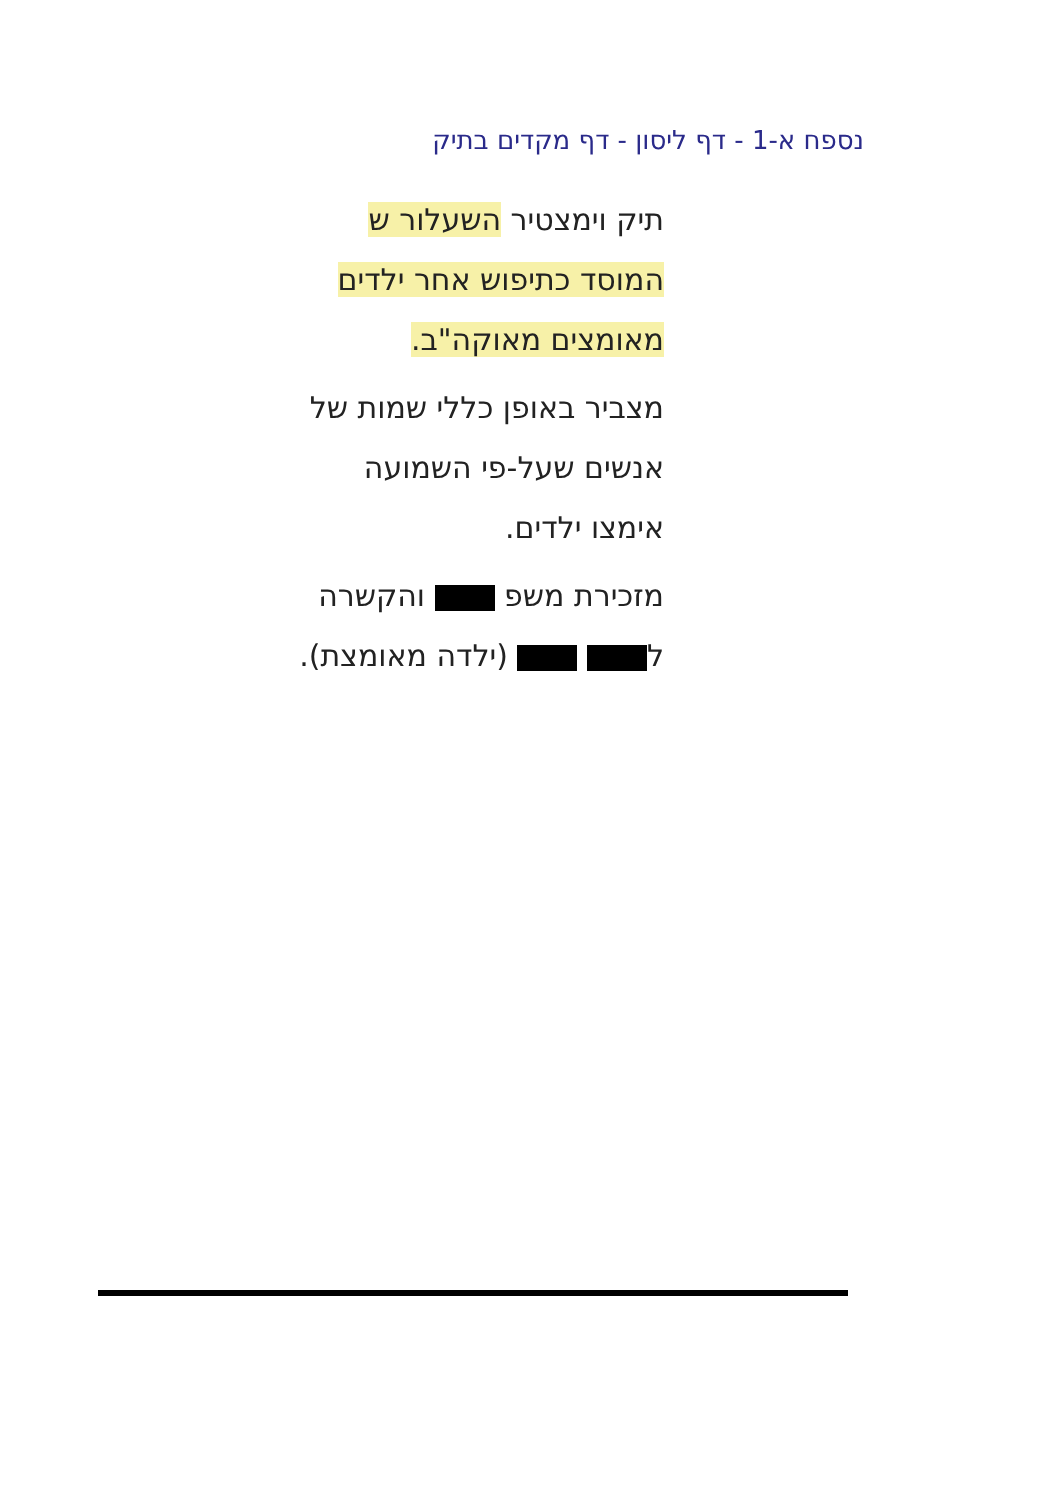נספח א-1 - דף ליסון - דף מקדים בתיק
תיק וימצטיר השעלור ש
המוסד כתיפוש אחר ילדים
מאומצים מאוקה"ב.
מצביר באופן כללי שמות של
אנשים שעל-פי השמועה
אימצו ילדים.
מזכירת משפ והקשרה
ל (ילדה מאומצת).